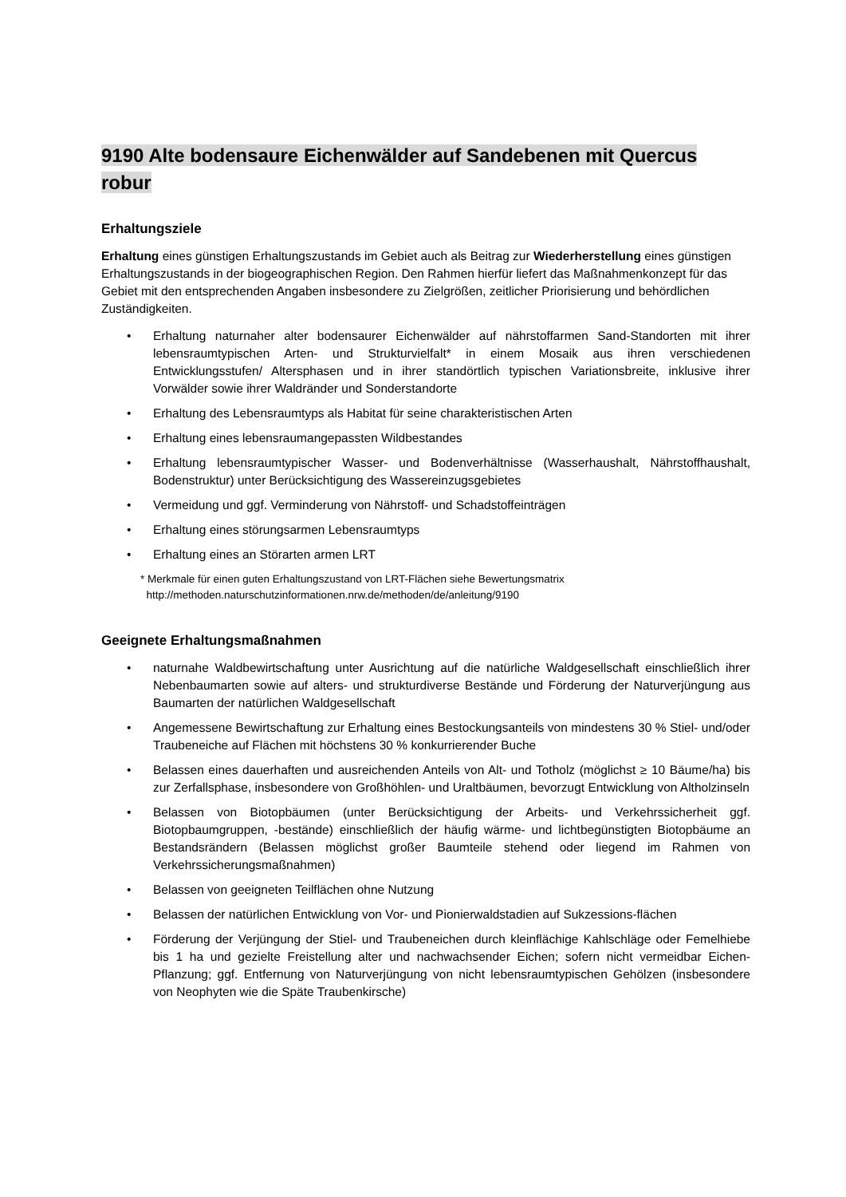9190 Alte bodensaure Eichenwälder auf Sandebenen mit Quercus
robur
Erhaltungsziele
Erhaltung eines günstigen Erhaltungszustands im Gebiet auch als Beitrag zur Wiederherstellung eines günstigen Erhaltungszustands in der biogeographischen Region. Den Rahmen hierfür liefert das Maßnahmenkonzept für das Gebiet mit den entsprechenden Angaben insbesondere zu Zielgrößen, zeitlicher Priorisierung und behördlichen Zuständigkeiten.
• Erhaltung naturnaher alter bodensaurer Eichenwälder auf nährstoffarmen Sand-Standorten mit ihrer lebensraumtypischen Arten- und Strukturvielfalt* in einem Mosaik aus ihren verschiedenen Entwicklungsstufen/ Altersphasen und in ihrer standörtlich typischen Variationsbreite, inklusive ihrer Vorwälder sowie ihrer Waldränder und Sonderstandorte
• Erhaltung des Lebensraumtyps als Habitat für seine charakteristischen Arten
• Erhaltung eines lebensraumangepassten Wildbestandes
• Erhaltung lebensraumtypischer Wasser- und Bodenverhältnisse (Wasserhaushalt, Nährstoffhaushalt, Bodenstruktur) unter Berücksichtigung des Wassereinzugsgebietes
• Vermeidung und ggf. Verminderung von Nährstoff- und Schadstoffeinträgen
• Erhaltung eines störungsarmen Lebensraumtyps
• Erhaltung eines an Störarten armen LRT
* Merkmale für einen guten Erhaltungszustand von LRT-Flächen siehe Bewertungsmatrix
http://methoden.naturschutzinformationen.nrw.de/methoden/de/anleitung/9190
Geeignete Erhaltungsmaßnahmen
• naturnahe Waldbewirtschaftung unter Ausrichtung auf die natürliche Waldgesellschaft einschließlich ihrer Nebenbaumarten sowie auf alters- und strukturdiverse Bestände und Förderung der Naturverjüngung aus Baumarten der natürlichen Waldgesellschaft
• Angemessene Bewirtschaftung zur Erhaltung eines Bestockungsanteils von mindestens 30 % Stiel- und/oder Traubeneiche auf Flächen mit höchstens 30 % konkurrierender Buche
• Belassen eines dauerhaften und ausreichenden Anteils von Alt- und Totholz (möglichst ≥ 10 Bäume/ha) bis zur Zerfallsphase, insbesondere von Großhöhlen- und Uraltbäumen, bevorzugt Entwicklung von Altholzinseln
• Belassen von Biotopbäumen (unter Berücksichtigung der Arbeits- und Verkehrssicherheit ggf. Biotopbaumgruppen, -bestände) einschließlich der häufig wärme- und lichtbegünstigten Biotopbäume an Bestandsrändern (Belassen möglichst großer Baumteile stehend oder liegend im Rahmen von Verkehrssicherungsmaßnahmen)
• Belassen von geeigneten Teilflächen ohne Nutzung
• Belassen der natürlichen Entwicklung von Vor- und Pionierwaldstadien auf Sukzessions-flächen
• Förderung der Verjüngung der Stiel- und Traubeneichen durch kleinflächige Kahlschläge oder Femelhiebe bis 1 ha und gezielte Freistellung alter und nachwachsender Eichen; sofern nicht vermeidbar Eichen-Pflanzung; ggf. Entfernung von Naturverjüngung von nicht lebensraumtypischen Gehölzen (insbesondere von Neophyten wie die Späte Traubenkirsche)